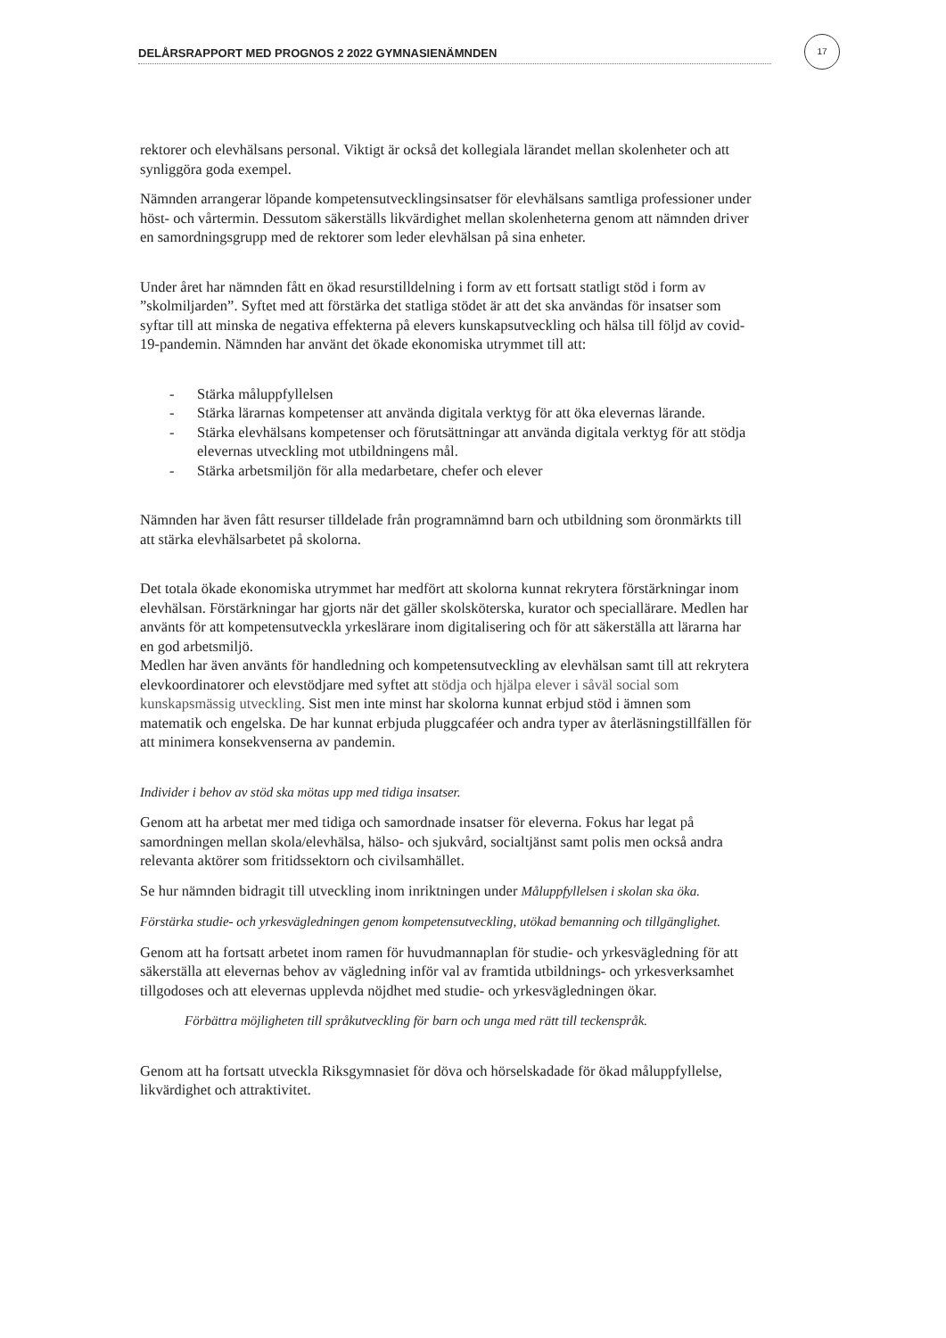17
DELÅRSRAPPORT MED PROGNOS 2 2022 GYMNASIENÄMNDEN
rektorer och elevhälsans personal. Viktigt är också det kollegiala lärandet mellan skolenheter och att synliggöra goda exempel.
Nämnden arrangerar löpande kompetensutvecklingsinsatser för elevhälsans samtliga professioner under höst- och vårtermin. Dessutom säkerställs likvärdighet mellan skolenheterna genom att nämnden driver en samordningsgrupp med de rektorer som leder elevhälsan på sina enheter.
Under året har nämnden fått en ökad resurstilldelning i form av ett fortsatt statligt stöd i form av ”skolmiljarden”. Syftet med att förstärka det statliga stödet är att det ska användas för insatser som syftar till att minska de negativa effekterna på elevers kunskapsutveckling och hälsa till följd av covid-19-pandemin. Nämnden har använt det ökade ekonomiska utrymmet till att:
- Stärka måluppfyllelsen
- Stärka lärarnas kompetenser att använda digitala verktyg för att öka elevernas lärande.
- Stärka elevhälsans kompetenser och förutsättningar att använda digitala verktyg för att stödja elevernas utveckling mot utbildningens mål.
- Stärka arbetsmiljön för alla medarbetare, chefer och elever
Nämnden har även fått resurser tilldelade från programnämnd barn och utbildning som öronmärkts till att stärka elevhälsarbetet på skolorna.
Det totala ökade ekonomiska utrymmet har medfört att skolorna kunnat rekrytera förstärkningar inom elevhälsan. Förstärkningar har gjorts när det gäller skolsköterska, kurator och speciallärare. Medlen har använts för att kompetensutveckla yrkeslärare inom digitalisering och för att säkerställa att lärarna har en god arbetsmiljö.
Medlen har även använts för handledning och kompetensutveckling av elevhälsan samt till att rekrytera elevkoordinatorer och elevstödjare med syftet att stödja och hjälpa elever i såväl social som kunskapsmässig utveckling. Sist men inte minst har skolorna kunnat erbjud stöd i ämnen som matematik och engelska. De har kunnat erbjuda pluggcaféer och andra typer av återläsningstillfällen för att minimera konsekvenserna av pandemin.
Individer i behov av stöd ska mötas upp med tidiga insatser.
Genom att ha arbetat mer med tidiga och samordnade insatser för eleverna. Fokus har legat på samordningen mellan skola/elevhälsa, hälso- och sjukvård, socialtjänst samt polis men också andra relevanta aktörer som fritidssektorn och civilsamhället.
Se hur nämnden bidragit till utveckling inom inriktningen under Måluppfyllelsen i skolan ska öka.
Förstärka studie- och yrkesvägledningen genom kompetensutveckling, utökad bemanning och tillgänglighet.
Genom att ha fortsatt arbetet inom ramen för huvudmannaplan för studie- och yrkesvägledning för att säkerställa att elevernas behov av vägledning inför val av framtida utbildnings- och yrkesverksamhet tillgodoses och att elevernas upplevda nöjdhet med studie- och yrkesvägledningen ökar.
Förbättra möjligheten till språkutveckling för barn och unga med rätt till teckenspråk.
Genom att ha fortsatt utveckla Riksgymnasiet för döva och hörselskadade för ökad måluppfyllelse, likvärdighet och attraktivitet.